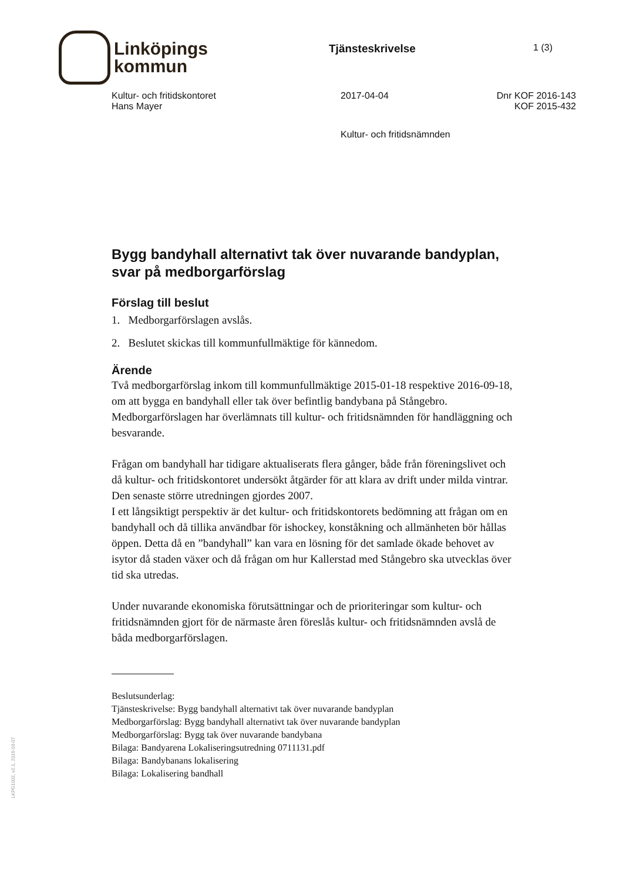Linköpings
kommun
Tjänsteskrivelse
1 (3)
Kultur- och fritidskontoret
Hans Mayer
2017-04-04 Dnr KOF 2016-143
KOF 2015-432
Kultur- och fritidsnämnden
Bygg bandyhall alternativt tak över nuvarande bandyplan, svar på medborgarförslag
Förslag till beslut
1. Medborgarförslagen avslås.
2. Beslutet skickas till kommunfullmäktige för kännedom.
Ärende
Två medborgarförslag inkom till kommunfullmäktige 2015-01-18 respektive 2016-09-18, om att bygga en bandyhall eller tak över befintlig bandybana på Stångebro. Medborgarförslagen har överlämnats till kultur- och fritidsnämnden för handläggning och besvarande.
Frågan om bandyhall har tidigare aktualiserats flera gånger, både från föreningslivet och då kultur- och fritidskontoret undersökt åtgärder för att klara av drift under milda vintrar. Den senaste större utredningen gjordes 2007.
I ett långsiktigt perspektiv är det kultur- och fritidskontorets bedömning att frågan om en bandyhall och då tillika användbar för ishockey, konståkning och allmänheten bör hållas öppen. Detta då en ”bandyhall” kan vara en lösning för det samlade ökade behovet av isytor då staden växer och då frågan om hur Kallerstad med Stångebro ska utvecklas över tid ska utredas.
Under nuvarande ekonomiska förutsättningar och de prioriteringar som kultur- och fritidsnämnden gjort för de närmaste åren föreslås kultur- och fritidsnämnden avslå de båda medborgarförslagen.
Beslutsunderlag:
Tjänsteskrivelse: Bygg bandyhall alternativt tak över nuvarande bandyplan
Medborgarförslag: Bygg bandyhall alternativt tak över nuvarande bandyplan
Medborgarförslag: Bygg tak över nuvarande bandybana
Bilaga: Bandyarena Lokaliseringsutredning 0711131.pdf
Bilaga: Bandybanans lokalisering
Bilaga: Lokalisering bandhall
LKPG1002, v2.1, 2016-03-07